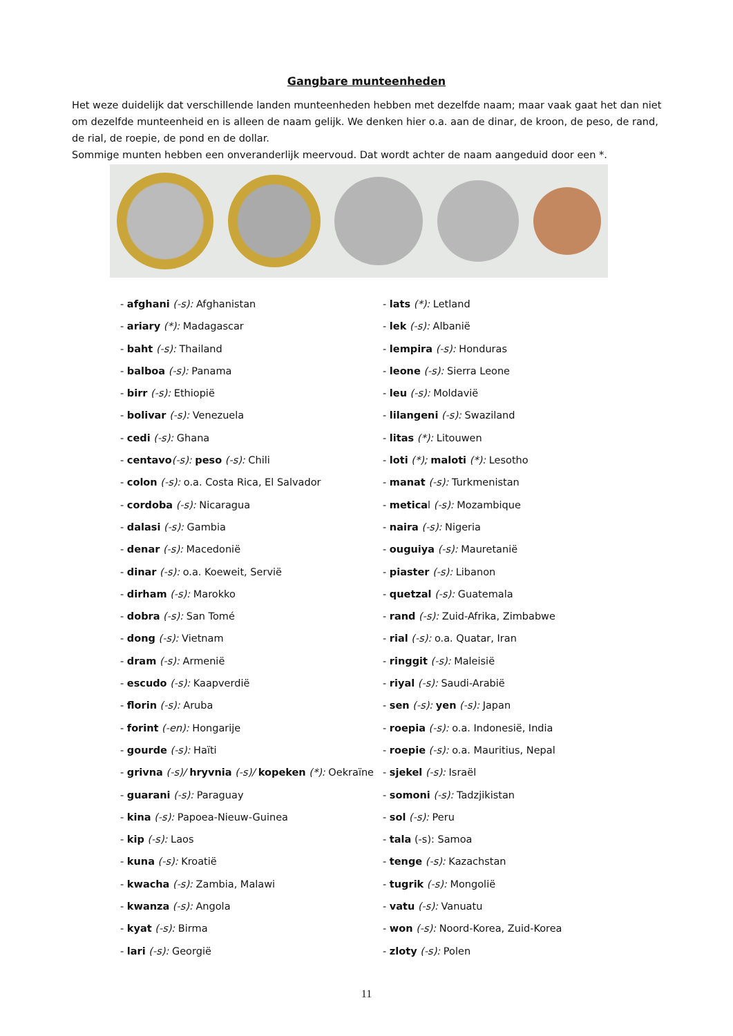Gangbare munteenheden
Het weze duidelijk dat verschillende landen munteenheden hebben met dezelfde naam; maar vaak gaat het dan niet om dezelfde munteenheid en is alleen de naam gelijk. We denken hier o.a. aan de dinar, de kroon, de peso, de rand, de rial, de roepie, de pond en de dollar.
Sommige munten hebben een onveranderlijk meervoud. Dat wordt achter de naam aangeduid door een *.
- afghani (-s): Afghanistan
- ariary (*): Madagascar
- baht (-s): Thailand
- balboa (-s): Panama
- birr (-s): Ethiopië
- bolivar (-s): Venezuela
- cedi (-s): Ghana
- centavo(-s): peso (-s): Chili
- colon (-s): o.a. Costa Rica, El Salvador
- cordoba (-s): Nicaragua
- dalasi (-s): Gambia
- denar (-s): Macedonië
- dinar (-s): o.a. Koeweit, Servië
- dirham (-s): Marokko
- dobra (-s): San Tomé
- dong (-s): Vietnam
- dram (-s): Armenië
- escudo (-s): Kaapverdië
- florin (-s): Aruba
- forint (-en): Hongarije
- gourde (-s): Haïti
- grivna (-s)/ hryvnia (-s)/ kopeken (*): Oekraïne
- guarani (-s): Paraguay
- kina (-s): Papoea-Nieuw-Guinea
- kip (-s): Laos
- kuna (-s): Kroatië
- kwacha (-s): Zambia, Malawi
- kwanza (-s): Angola
- kyat (-s): Birma
- lari (-s): Georgië
- lats (*): Letland
- lek (-s): Albanië
- lempira (-s): Honduras
- leone (-s): Sierra Leone
- leu (-s): Moldavië
- lilangeni (-s): Swaziland
- litas (*): Litouwen
- loti (*); maloti (*): Lesotho
- manat (-s): Turkmenistan
- metical (-s): Mozambique
- naira (-s): Nigeria
- ouguiya (-s): Mauretanië
- piaster (-s): Libanon
- quetzal (-s): Guatemala
- rand (-s): Zuid-Afrika, Zimbabwe
- rial (-s): o.a. Quatar, Iran
- ringgit (-s): Maleisië
- riyal (-s): Saudi-Arabië
- sen (-s): yen (-s): Japan
- roepia (-s): o.a. Indonesië, India
- roepie (-s): o.a. Mauritius, Nepal
- sjekel (-s): Israël
- somoni (-s): Tadzjikistan
- sol (-s): Peru
- tala (-s): Samoa
- tenge (-s): Kazachstan
- tugrik (-s): Mongolië
- vatu (-s): Vanuatu
- won (-s): Noord-Korea, Zuid-Korea
- zloty (-s): Polen
11